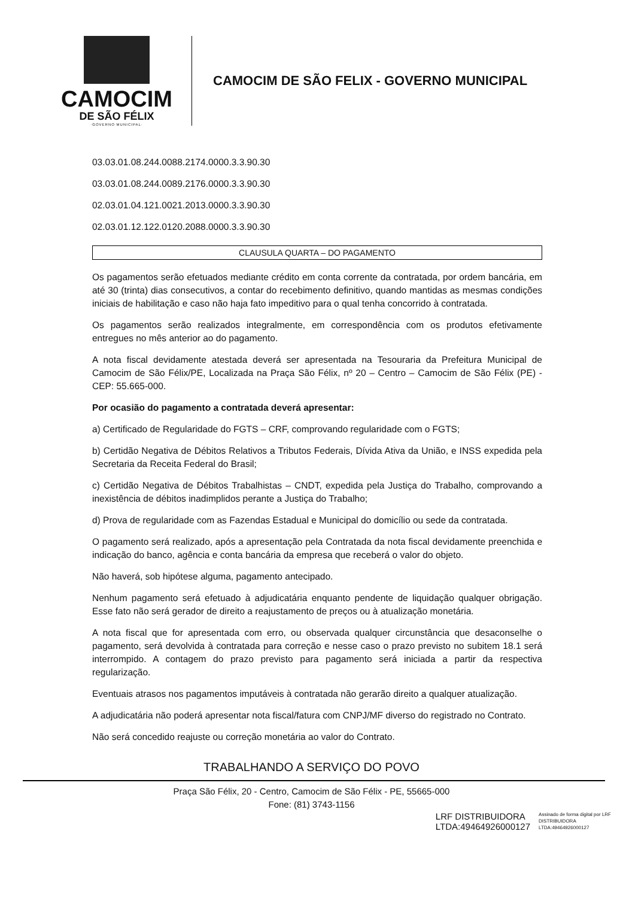CAMOCIM
DE SÃO FÉLIX
·GOVERNO MUNICIPAL·
CAMOCIM DE SÃO FELIX - GOVERNO MUNICIPAL
03.03.01.08.244.0088.2174.0000.3.3.90.30
03.03.01.08.244.0089.2176.0000.3.3.90.30
02.03.01.04.121.0021.2013.0000.3.3.90.30
02.03.01.12.122.0120.2088.0000.3.3.90.30
CLAUSULA QUARTA – DO PAGAMENTO
Os pagamentos serão efetuados mediante crédito em conta corrente da contratada, por ordem bancária, em até 30 (trinta) dias consecutivos, a contar do recebimento definitivo, quando mantidas as mesmas condições iniciais de habilitação e caso não haja fato impeditivo para o qual tenha concorrido à contratada.
Os pagamentos serão realizados integralmente, em correspondência com os produtos efetivamente entregues no mês anterior ao do pagamento.
A nota fiscal devidamente atestada deverá ser apresentada na Tesouraria da Prefeitura Municipal de Camocim de São Félix/PE, Localizada na Praça São Félix, nº 20 – Centro – Camocim de São Félix (PE) - CEP: 55.665-000.
Por ocasião do pagamento a contratada deverá apresentar:
a) Certificado de Regularidade do FGTS – CRF, comprovando regularidade com o FGTS;
b) Certidão Negativa de Débitos Relativos a Tributos Federais, Dívida Ativa da União, e INSS expedida pela Secretaria da Receita Federal do Brasil;
c) Certidão Negativa de Débitos Trabalhistas – CNDT, expedida pela Justiça do Trabalho, comprovando a inexistência de débitos inadimplidos perante a Justiça do Trabalho;
d) Prova de regularidade com as Fazendas Estadual e Municipal do domicílio ou sede da contratada.
O pagamento será realizado, após a apresentação pela Contratada da nota fiscal devidamente preenchida e indicação do banco, agência e conta bancária da empresa que receberá o valor do objeto.
Não haverá, sob hipótese alguma, pagamento antecipado.
Nenhum pagamento será efetuado à adjudicatária enquanto pendente de liquidação qualquer obrigação. Esse fato não será gerador de direito a reajustamento de preços ou à atualização monetária.
A nota fiscal que for apresentada com erro, ou observada qualquer circunstância que desaconselhe o pagamento, será devolvida à contratada para correção e nesse caso o prazo previsto no subitem 18.1 será interrompido. A contagem do prazo previsto para pagamento será iniciada a partir da respectiva regularização.
Eventuais atrasos nos pagamentos imputáveis à contratada não gerarão direito a qualquer atualização.
A adjudicatária não poderá apresentar nota fiscal/fatura com CNPJ/MF diverso do registrado no Contrato.
Não será concedido reajuste ou correção monetária ao valor do Contrato.
TRABALHANDO A SERVIÇO DO POVO
Praça São Félix, 20 - Centro, Camocim de São Félix - PE, 55665-000
Fone: (81) 3743-1156
LRF DISTRIBUIDORA
LTDA:49464926000127
Assinado de forma digital por LRF
DISTRIBUIDORA
LTDA:49464926000127